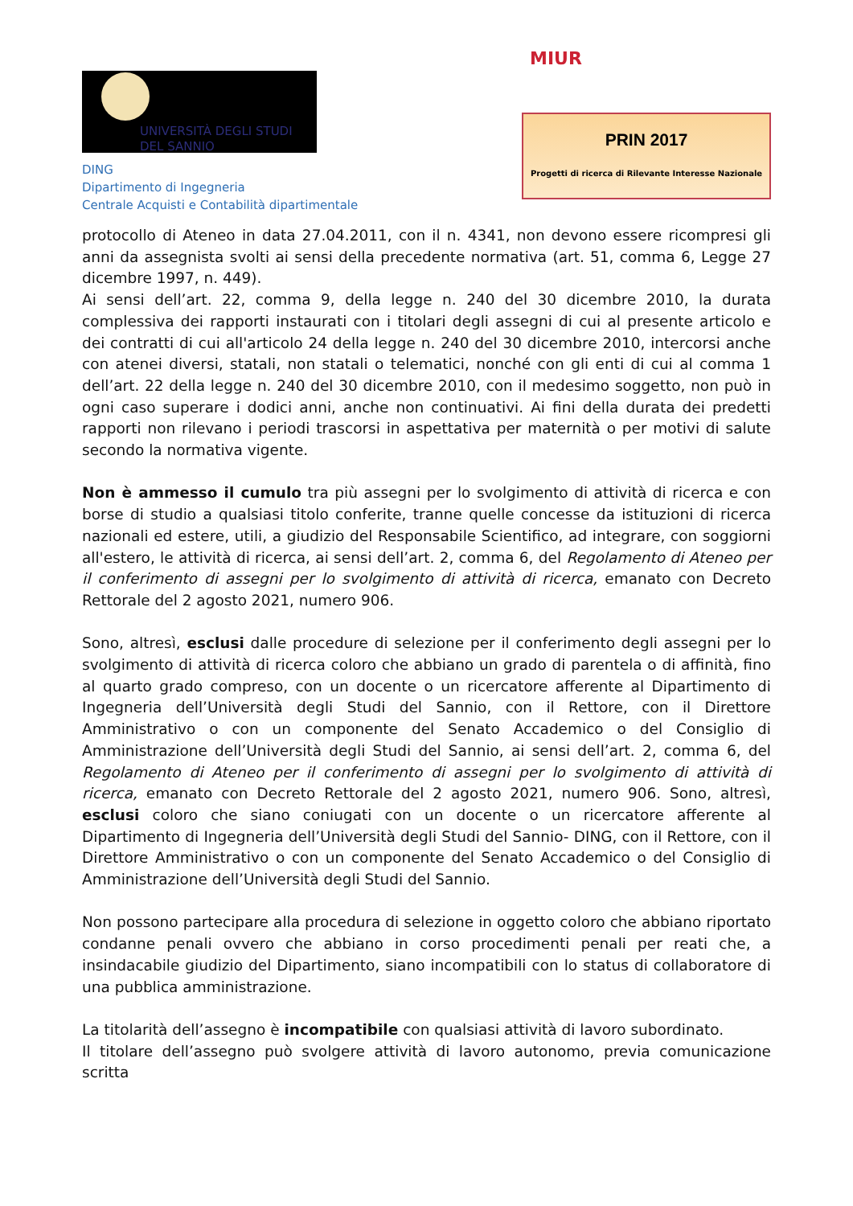UNIVERSITÀ DEGLI STUDI
DEL SANNIO
DING
Dipartimento di Ingegneria
Centrale Acquisti e Contabilità dipartimentale
MIUR
PRIN 2017
Progetti di ricerca di Rilevante Interesse Nazionale
protocollo di Ateneo in data 27.04.2011, con il n. 4341, non devono essere ricompresi gli anni da assegnista svolti ai sensi della precedente normativa (art. 51, comma 6, Legge 27 dicembre 1997, n. 449).
Ai sensi dell’art. 22, comma 9, della legge n. 240 del 30 dicembre 2010, la durata complessiva dei rapporti instaurati con i titolari degli assegni di cui al presente articolo e dei contratti di cui all'articolo 24 della legge n. 240 del 30 dicembre 2010, intercorsi anche con atenei diversi, statali, non statali o telematici, nonché con gli enti di cui al comma 1 dell’art. 22 della legge n. 240 del 30 dicembre 2010, con il medesimo soggetto, non può in ogni caso superare i dodici anni, anche non continuativi. Ai fini della durata dei predetti rapporti non rilevano i periodi trascorsi in aspettativa per maternità o per motivi di salute secondo la normativa vigente.
Non è ammesso il cumulo tra più assegni per lo svolgimento di attività di ricerca e con borse di studio a qualsiasi titolo conferite, tranne quelle concesse da istituzioni di ricerca nazionali ed estere, utili, a giudizio del Responsabile Scientifico, ad integrare, con soggiorni all'estero, le attività di ricerca, ai sensi dell’art. 2, comma 6, del Regolamento di Ateneo per il conferimento di assegni per lo svolgimento di attività di ricerca, emanato con Decreto Rettorale del 2 agosto 2021, numero 906.
Sono, altresì, esclusi dalle procedure di selezione per il conferimento degli assegni per lo svolgimento di attività di ricerca coloro che abbiano un grado di parentela o di affinità, fino al quarto grado compreso, con un docente o un ricercatore afferente al Dipartimento di Ingegneria dell’Università degli Studi del Sannio, con il Rettore, con il Direttore Amministrativo o con un componente del Senato Accademico o del Consiglio di Amministrazione dell’Università degli Studi del Sannio, ai sensi dell’art. 2, comma 6, del Regolamento di Ateneo per il conferimento di assegni per lo svolgimento di attività di ricerca, emanato con Decreto Rettorale del 2 agosto 2021, numero 906. Sono, altresì, esclusi coloro che siano coniugati con un docente o un ricercatore afferente al Dipartimento di Ingegneria dell’Università degli Studi del Sannio- DING, con il Rettore, con il Direttore Amministrativo o con un componente del Senato Accademico o del Consiglio di Amministrazione dell’Università degli Studi del Sannio.
Non possono partecipare alla procedura di selezione in oggetto coloro che abbiano riportato condanne penali ovvero che abbiano in corso procedimenti penali per reati che, a insindacabile giudizio del Dipartimento, siano incompatibili con lo status di collaboratore di una pubblica amministrazione.
La titolarità dell’assegno è incompatibile con qualsiasi attività di lavoro subordinato.
Il titolare dell’assegno può svolgere attività di lavoro autonomo, previa comunicazione scritta